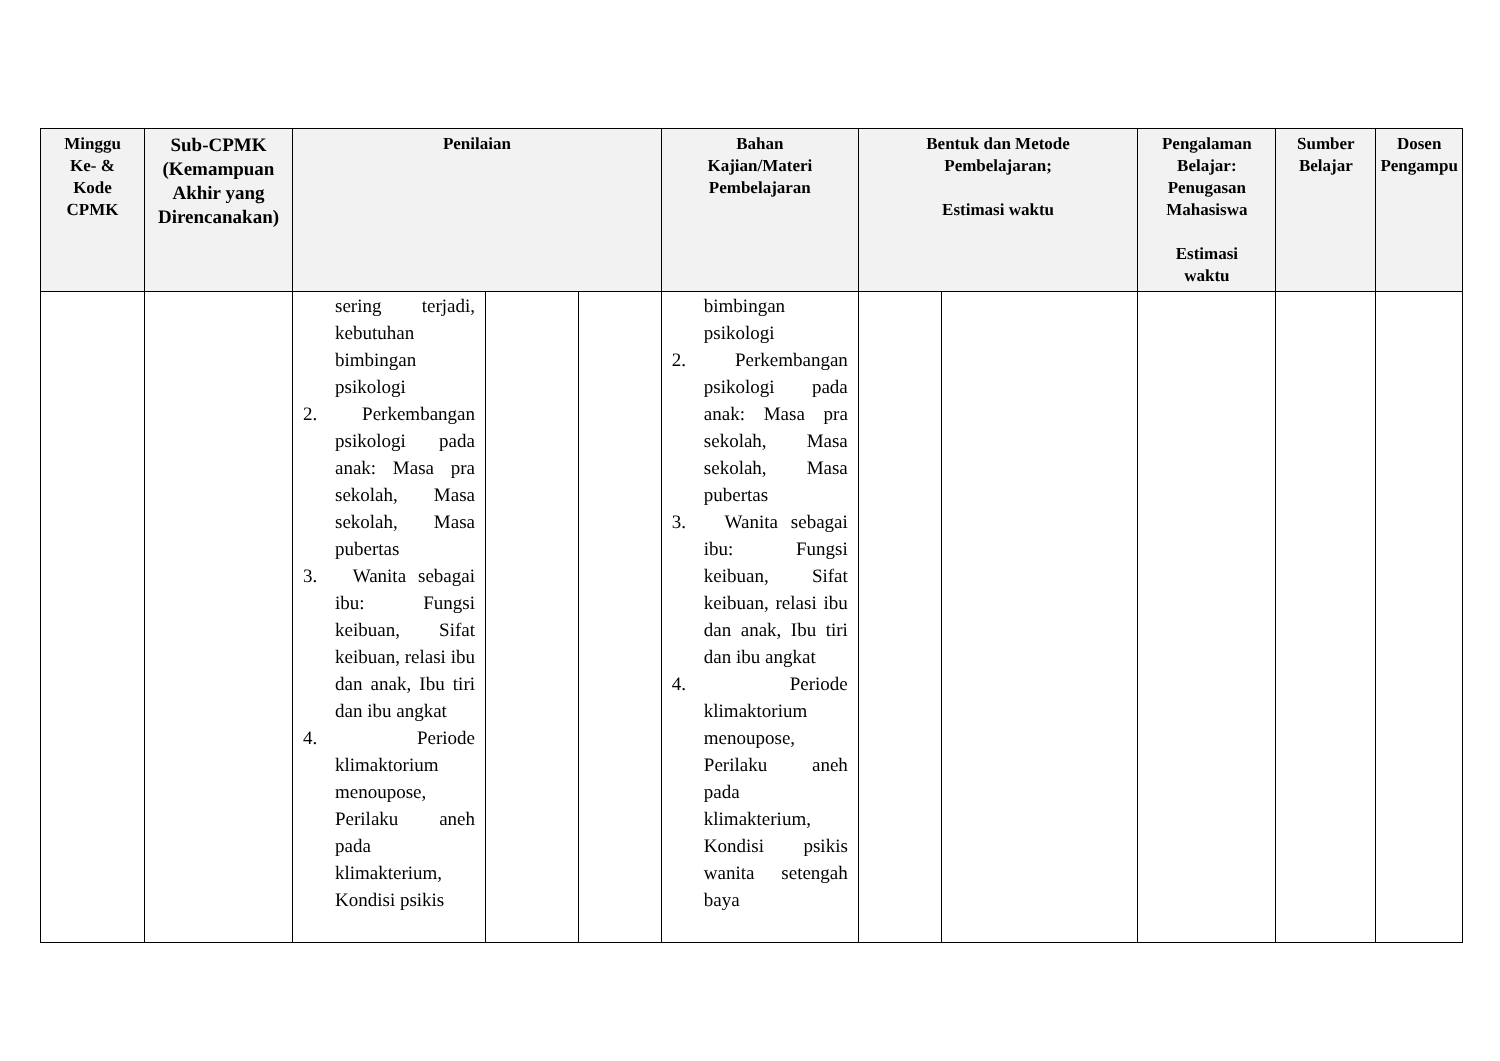| Minggu Ke- & Kode CPMK | Sub-CPMK (Kemampuan Akhir yang Direncanakan) | Penilaian | | | Bahan Kajian/Materi Pembelajaran | Bentuk dan Metode Pembelajaran; Estimasi waktu | | Pengalaman Belajar: Penugasan Mahasiswa Estimasi waktu | Sumber Belajar | Dosen Pengampu |
| --- | --- | --- | --- | --- | --- | --- | --- | --- | --- | --- |
| | | sering terjadi, kebutuhan bimbingan psikologi 2. Perkembangan psikologi pada anak: Masa pra sekolah, Masa sekolah, Masa pubertas 3. Wanita sebagai ibu: Fungsi keibuan, Sifat keibuan, relasi ibu dan anak, Ibu tiri dan ibu angkat 4. Periode klimaktorium menoupose, Perilaku aneh pada klimakterium, Kondisi psikis | | | bimbingan psikologi 2. Perkembangan psikologi pada anak: Masa pra sekolah, Masa sekolah, Masa pubertas 3. Wanita sebagai ibu: Fungsi keibuan, Sifat keibuan, relasi ibu dan anak, Ibu tiri dan ibu angkat 4. Periode klimaktorium menoupose, Perilaku aneh pada klimakterium, Kondisi psikis wanita setengah baya | | | | | |